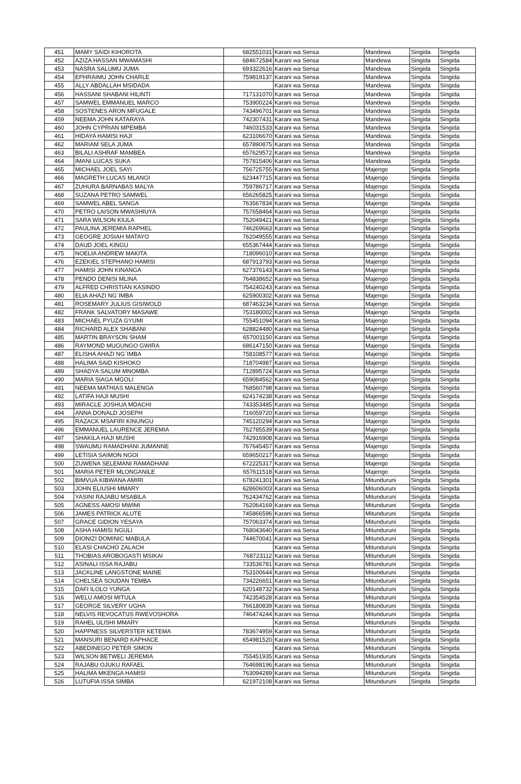| 451 | MAMY SAIDI KIHOROTA | 682551031 | Karani wa Sensa | Mandewa | Singida | Singida |
| 452 | AZIZA HASSAN MWAMASHI | 684672584 | Karani wa Sensa | Mandewa | Singida | Singida |
| 453 | NASRA SALUMU JUMA | 693322616 | Karani wa Sensa | Mandewa | Singida | Singida |
| 454 | EPHRAIMU JOHN CHARLE | 759819137 | Karani wa Sensa | Mandewa | Singida | Singida |
| 455 | ALLY ABDALLAH MSIDADA | | Karani wa Sensa | Mandewa | Singida | Singida |
| 456 | HASSANI SHABANI HILINTI | 717131070 | Karani wa Sensa | Mandewa | Singida | Singida |
| 457 | SAMWEL EMMANUEL MARCO | 753900224 | Karani wa Sensa | Mandewa | Singida | Singida |
| 458 | SOSTENES ARON MFUGALE | 743496701 | Karani wa Sensa | Mandewa | Singida | Singida |
| 459 | NEEMA JOHN KATARAYA | 742307431 | Karani wa Sensa | Mandewa | Singida | Singida |
| 460 | JOHN CYPRIAN MPEMBA | 746031533 | Karani wa Sensa | Mandewa | Singida | Singida |
| 461 | HIDAYA HAMISI HAJI | 623106670 | Karani wa Sensa | Mandewa | Singida | Singida |
| 462 | MARIAM SELA JUMA | 657890875 | Karani wa Sensa | Mandewa | Singida | Singida |
| 463 | BILALI ASHRAF MAMBEA | 657629572 | Karani wa Sensa | Mandewa | Singida | Singida |
| 464 | IMANI LUCAS SUKA | 757815406 | Karani wa Sensa | Mandewa | Singida | Singida |
| 465 | MICHAEL JOEL SAYI | 756725755 | Karani wa Sensa | Majengo | Singida | Singida |
| 466 | MAGRETH LUCAS MLANGI | 623447715 | Karani wa Sensa | Majengo | Singida | Singida |
| 467 | ZUHURA BARNABAS MALYA | 759786717 | Karani wa Sensa | Majengo | Singida | Singida |
| 468 | SUZANA PETRO SAMWEL | 656265825 | Karani wa Sensa | Majengo | Singida | Singida |
| 469 | SAMWEL ABEL SANGA | 763567834 | Karani wa Sensa | Majengo | Singida | Singida |
| 470 | PETRO LAISON MWASHIUYA | 757658464 | Karani wa Sensa | Majengo | Singida | Singida |
| 471 | SARA WILSON KIULA | 752049421 | Karani wa Sensa | Majengo | Singida | Singida |
| 472 | PAULINA JEREMIA RAPHEL | 746269663 | Karani wa Sensa | Majengo | Singida | Singida |
| 473 | GEOGRE JOSIAH MATAYO | 762049555 | Karani wa Sensa | Majengo | Singida | Singida |
| 474 | DAUD JOEL KINGU | 655367444 | Karani wa Sensa | Majengo | Singida | Singida |
| 475 | NOELIA ANDREW MAKITA | 718096010 | Karani wa Sensa | Majengo | Singida | Singida |
| 476 | EZEKIEL STEPHANO HAMISI | 687913793 | Karani wa Sensa | Majengo | Singida | Singida |
| 477 | HAMISI JOHN KINANGA | 627376143 | Karani wa Sensa | Majengo | Singida | Singida |
| 478 | PENDO DENISI MLINA | 764838652 | Karani wa Sensa | Majengo | Singida | Singida |
| 479 | ALFRED CHRISTIAN KASINDO | 754240243 | Karani wa Sensa | Majengo | Singida | Singida |
| 480 | ELIA AHAZI NG`IMBA | 625900302 | Karani wa Sensa | Majengo | Singida | Singida |
| 481 | ROSEMARY JULIUS GISIWOLD | 687463234 | Karani wa Sensa | Majengo | Singida | Singida |
| 482 | FRANK SALVATORY MASAWE | 753180002 | Karani wa Sensa | Majengo | Singida | Singida |
| 483 | MICHAEL PYUZA GYUMI | 755451094 | Karani wa Sensa | Majengo | Singida | Singida |
| 484 | RICHARD ALEX SHABANI | 628824480 | Karani wa Sensa | Majengo | Singida | Singida |
| 485 | MARTIN BRAYSON SHAM | 657001150 | Karani wa Sensa | Majengo | Singida | Singida |
| 486 | RAYMOND MUGUNGO GWIRA | 686147150 | Karani wa Sensa | Majengo | Singida | Singida |
| 487 | ELISHA AHAZI NG`IMBA | 758108577 | Karani wa Sensa | Majengo | Singida | Singida |
| 488 | HALIMA SAID KISHOKO | 718704987 | Karani wa Sensa | Majengo | Singida | Singida |
| 489 | SHADYA SALUM MNOMBA | 712895724 | Karani wa Sensa | Majengo | Singida | Singida |
| 490 | MARIA SIAGA MGOLI | 659084562 | Karani wa Sensa | Majengo | Singida | Singida |
| 491 | NEEMA MATHIAS MALENGA | 768560798 | Karani wa Sensa | Majengo | Singida | Singida |
| 492 | LATIFA HAJI MUSHI | 624174238 | Karani wa Sensa | Majengo | Singida | Singida |
| 493 | MIRACLE JOSHUA MDACHI | 743353485 | Karani wa Sensa | Majengo | Singida | Singida |
| 494 | ANNA DONALD JOSEPH | 716059720 | Karani wa Sensa | Majengo | Singida | Singida |
| 495 | RAZACK MSAFIRI KINUNGU | 745120294 | Karani wa Sensa | Majengo | Singida | Singida |
| 496 | EMMANUEL LAURENCE JEREMIA | 762785539 | Karani wa Sensa | Majengo | Singida | Singida |
| 497 | SHAKILA HAJI MUSHI | 742916908 | Karani wa Sensa | Majengo | Singida | Singida |
| 498 | SWAUMU RAMADHANI JUMANNE | 767645457 | Karani wa Sensa | Majengo | Singida | Singida |
| 499 | LETISIA SAIMON NGOI | 659650217 | Karani wa Sensa | Majengo | Singida | Singida |
| 500 | ZUWENA SELEMANI RAMADHANI | 672225317 | Karani wa Sensa | Majengo | Singida | Singida |
| 501 | MARIA PETER MLONGANILE | 657611518 | Karani wa Sensa | Majengo | Singida | Singida |
| 502 | BIMVUA KIBWANA AMIRI | 678241301 | Karani wa Sensa | Mitunduruni | Singida | Singida |
| 503 | JOHN ELIUSHI MMARY | 628606003 | Karani wa Sensa | Mitunduruni | Singida | Singida |
| 504 | YASINI RAJABU MSABILA | 762434762 | Karani wa Sensa | Mitunduruni | Singida | Singida |
| 505 | AGNESS AMOSI MWIMI | 762064169 | Karani wa Sensa | Mitunduruni | Singida | Singida |
| 506 | JAMES PATRICK ALUTE | 745866596 | Karani wa Sensa | Mitunduruni | Singida | Singida |
| 507 | GRACE GIDION YESAYA | 757063374 | Karani wa Sensa | Mitunduruni | Singida | Singida |
| 508 | ASHA HAMISI NGULI | 768043640 | Karani wa Sensa | Mitunduruni | Singida | Singida |
| 509 | DIONIZI DOMINIC MABULA | 744670041 | Karani wa Sensa | Mitunduruni | Singida | Singida |
| 510 | ELASI CHACHO ZALACH | | Karani wa Sensa | Mitunduruni | Singida | Singida |
| 511 | THOBIAS AROBOGASTI MSIKAI | 768723112 | Karani wa Sensa | Mitunduruni | Singida | Singida |
| 512 | ASINALI ISSA RAJABU | 733536781 | Karani wa Sensa | Mitunduruni | Singida | Singida |
| 513 | JACKLINE LANGSTONE MAINE | 753100644 | Karani wa Sensa | Mitunduruni | Singida | Singida |
| 514 | CHELSEA SOUDAN TEMBA | 734226651 | Karani wa Sensa | Mitunduruni | Singida | Singida |
| 515 | DAFI ILOLO YUNGA | 620148732 | Karani wa Sensa | Mitunduruni | Singida | Singida |
| 516 | WELU AMOSI MITULA | 742354528 | Karani wa Sensa | Mitunduruni | Singida | Singida |
| 517 | GEORGE SILVERY UGHA | 766180839 | Karani wa Sensa | Mitunduruni | Singida | Singida |
| 518 | NELVIS REVOCATUS RWEVOSHORA | 746474244 | Karani wa Sensa | Mitunduruni | Singida | Singida |
| 519 | RAHEL ULISHI MMARY | | Karani wa Sensa | Mitunduruni | Singida | Singida |
| 520 | HAPPNESS SILVERSTER KETEMA | 783674959 | Karani wa Sensa | Mitunduruni | Singida | Singida |
| 521 | MANSURI BENARD KAPHACE | 654981520 | Karani wa Sensa | Mitunduruni | Singida | Singida |
| 522 | ABEDINEGO PETER SIMON | | Karani wa Sensa | Mitunduruni | Singida | Singida |
| 523 | WILSON BETWELI JEREMIA | 755451935 | Karani wa Sensa | Mitunduruni | Singida | Singida |
| 524 | RAJABU OJUKU RAFAEL | 764698196 | Karani wa Sensa | Mitunduruni | Singida | Singida |
| 525 | HALIMA MKENGA HAMISI | 763094289 | Karani wa Sensa | Mitunduruni | Singida | Singida |
| 526 | LUTUFIA ISSA SIMBA | 621972108 | Karani wa Sensa | Mitunduruni | Singida | Singida |